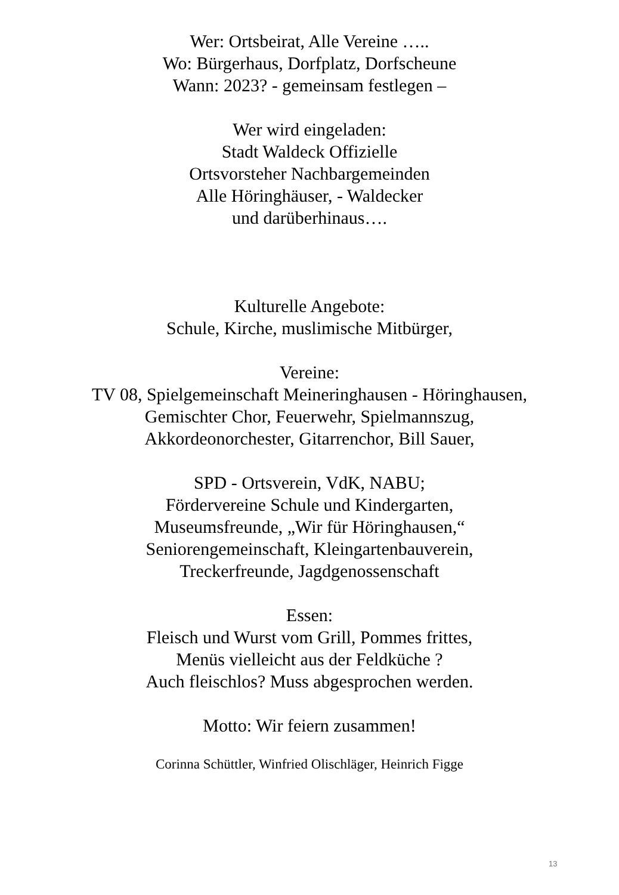Wer: Ortsbeirat, Alle Vereine …..
Wo: Bürgerhaus, Dorfplatz, Dorfscheune
Wann: 2023? - gemeinsam festlegen –
Wer wird eingeladen:
Stadt Waldeck Offizielle
Ortsvorsteher Nachbargemeinden
Alle Höringhäuser, - Waldecker
und darüberhinaus….
Kulturelle Angebote:
Schule, Kirche, muslimische Mitbürger,
Vereine:
TV 08, Spielgemeinschaft Meineringhausen - Höringhausen,
Gemischter Chor, Feuerwehr, Spielmannszug,
Akkordeonorchester, Gitarrenchor, Bill Sauer,
SPD - Ortsverein, VdK, NABU;
Fördervereine Schule und Kindergarten,
Museumsfreunde, „Wir für Höringhausen,“
Seniorengemeinschaft, Kleingartenbauverein,
Treckerfreunde, Jagdgenossenschaft
Essen:
Fleisch und Wurst vom Grill, Pommes frittes,
Menüs vielleicht aus der Feldküche ?
Auch fleischlos? Muss abgesprochen werden.
Motto: Wir feiern zusammen!
Corinna Schüttler, Winfried Olischläger, Heinrich Figge
13